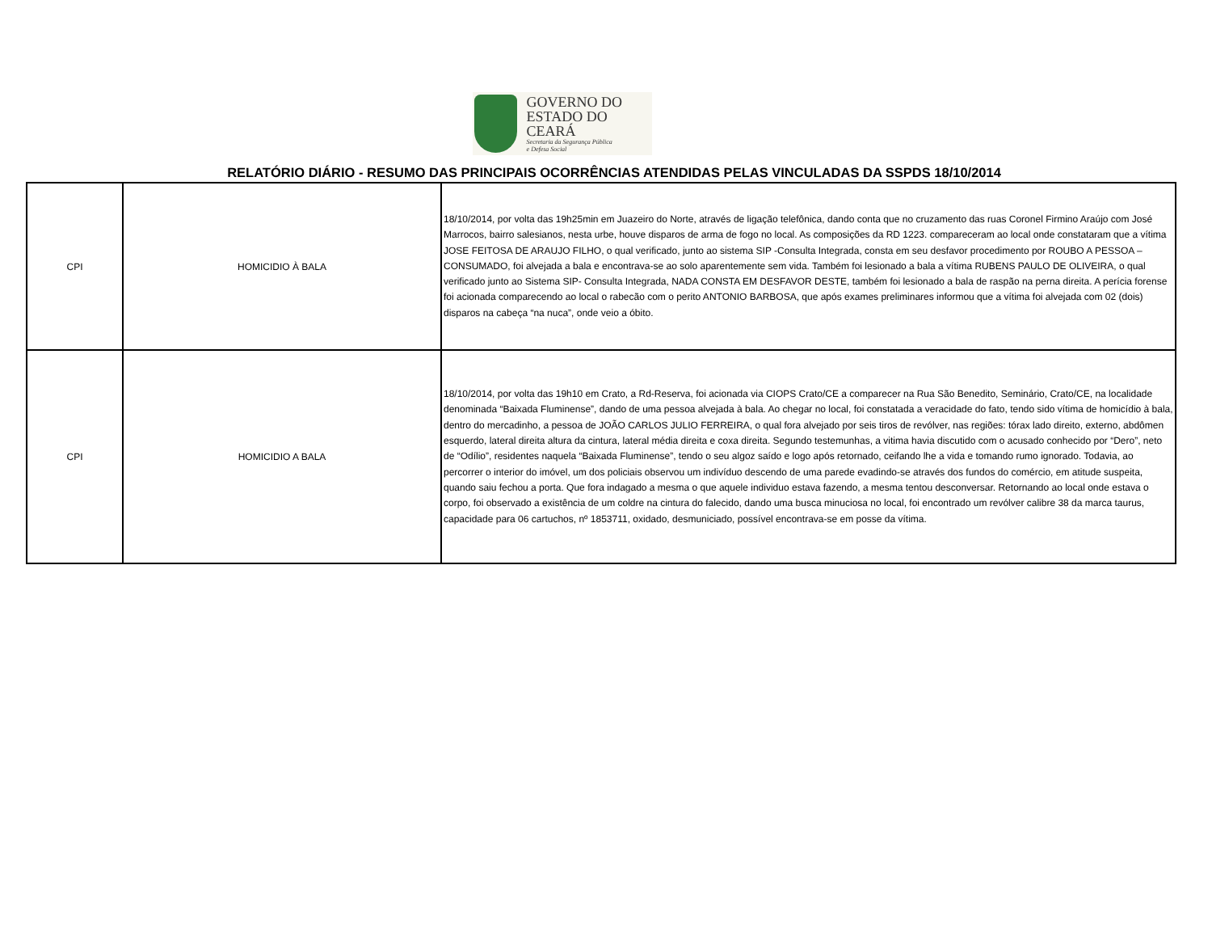GOVERNO DO
ESTADO DO CEARÁ
Secretaria da Segurança Pública
e Defesa Social
RELATÓRIO DIÁRIO - RESUMO DAS PRINCIPAIS OCORRÊNCIAS ATENDIDAS PELAS VINCULADAS DA SSPDS 18/10/2014
| CPI | HOMICIDIO À BALA | 18/10/2014, por volta das 19h25min em Juazeiro do Norte, através de ligação telefônica, dando conta que no cruzamento das ruas Coronel Firmino Araújo com José Marrocos, bairro salesianos, nesta urbe, houve disparos de arma de fogo no local. As composições da RD 1223. compareceram ao local onde constataram que a vítima JOSE FEITOSA DE ARAUJO FILHO, o qual verificado, junto ao sistema SIP -Consulta Integrada, consta em seu desfavor procedimento por ROUBO A PESSOA – CONSUMADO, foi alvejada a bala e encontrava-se ao solo aparentemente sem vida. Também foi lesionado a bala a vítima RUBENS PAULO DE OLIVEIRA, o qual verificado junto ao Sistema SIP- Consulta Integrada, NADA CONSTA EM DESFAVOR DESTE, também foi lesionado a bala de raspão na perna direita. A perícia forense foi acionada comparecendo ao local o rabecão com o perito ANTONIO BARBOSA, que após exames preliminares informou que a vítima foi alvejada com 02 (dois) disparos na cabeça “na nuca”, onde veio a óbito. |
| CPI | HOMICIDIO A BALA | 18/10/2014, por volta das 19h10 em Crato, a Rd-Reserva, foi acionada via CIOPS Crato/CE a comparecer na Rua São Benedito, Seminário, Crato/CE, na localidade denominada “Baixada Fluminense”, dando de uma pessoa alvejada à bala. Ao chegar no local, foi constatada a veracidade do fato, tendo sido vítima de homicídio à bala, dentro do mercadinho, a pessoa de JOÃO CARLOS JULIO FERREIRA, o qual fora alvejado por seis tiros de revólver, nas regiões: tórax lado direito, externo, abdômen esquerdo, lateral direita altura da cintura, lateral média direita e coxa direita. Segundo testemunhas, a vitima havia discutido com o acusado conhecido por “Dero”, neto de “Odílio”, residentes naquela “Baixada Fluminense”, tendo o seu algoz saído e logo após retornado, ceifando lhe a vida e tomando rumo ignorado. Todavia, ao percorrer o interior do imóvel, um dos policiais observou um indivíduo descendo de uma parede evadindo-se através dos fundos do comércio, em atitude suspeita, quando saiu fechou a porta. Que fora indagado a mesma o que aquele individuo estava fazendo, a mesma tentou desconversar. Retornando ao local onde estava o corpo, foi observado a existência de um coldre na cintura do falecido, dando uma busca minuciosa no local, foi encontrado um revólver calibre 38 da marca taurus, capacidade para 06 cartuchos, nº 1853711, oxidado, desmuniciado, possível encontrava-se em posse da vítima. |